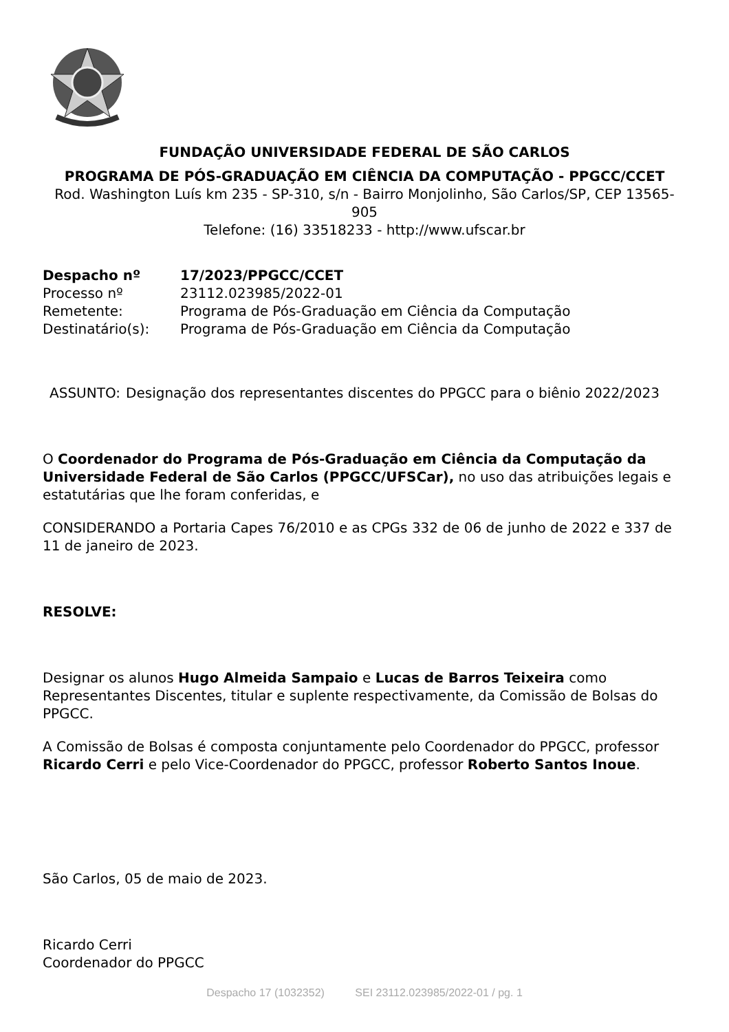FUNDAÇÃO UNIVERSIDADE FEDERAL DE SÃO CARLOS
PROGRAMA DE PÓS-GRADUAÇÃO EM CIÊNCIA DA COMPUTAÇÃO - PPGCC/CCET
Rod. Washington Luís km 235 - SP-310, s/n - Bairro Monjolinho, São Carlos/SP, CEP 13565-905
Telefone: (16) 33518233 - http://www.ufscar.br
Despacho nº 17/2023/PPGCC/CCET
Processo nº 23112.023985/2022-01
Remetente: Programa de Pós-Graduação em Ciência da Computação
Destinatário(s): Programa de Pós-Graduação em Ciência da Computação
ASSUNTO: Designação dos representantes discentes do PPGCC para o biênio 2022/2023
O Coordenador do Programa de Pós-Graduação em Ciência da Computação da Universidade Federal de São Carlos (PPGCC/UFSCar), no uso das atribuições legais e estatutárias que lhe foram conferidas, e
CONSIDERANDO a Portaria Capes 76/2010 e as CPGs 332 de 06 de junho de 2022 e 337 de 11 de janeiro de 2023.
RESOLVE:
Designar os alunos Hugo Almeida Sampaio e Lucas de Barros Teixeira como Representantes Discentes, titular e suplente respectivamente, da Comissão de Bolsas do PPGCC.
A Comissão de Bolsas é composta conjuntamente pelo Coordenador do PPGCC, professor Ricardo Cerri e pelo Vice-Coordenador do PPGCC, professor Roberto Santos Inoue.
São Carlos, 05 de maio de 2023.
Ricardo Cerri
Coordenador do PPGCC
Despacho 17 (1032352) SEI 23112.023985/2022-01 / pg. 1